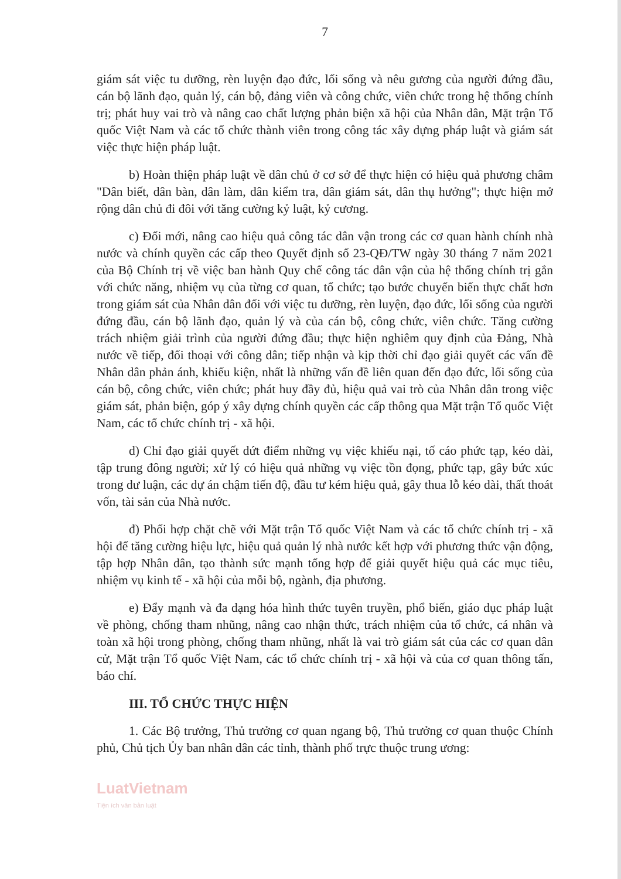7
giám sát việc tu dưỡng, rèn luyện đạo đức, lối sống và nêu gương của người đứng đầu, cán bộ lãnh đạo, quản lý, cán bộ, đảng viên và công chức, viên chức trong hệ thống chính trị; phát huy vai trò và nâng cao chất lượng phản biện xã hội của Nhân dân, Mặt trận Tổ quốc Việt Nam và các tổ chức thành viên trong công tác xây dựng pháp luật và giám sát việc thực hiện pháp luật.
b) Hoàn thiện pháp luật về dân chủ ở cơ sở để thực hiện có hiệu quả phương châm "Dân biết, dân bàn, dân làm, dân kiểm tra, dân giám sát, dân thụ hưởng"; thực hiện mở rộng dân chủ đi đôi với tăng cường kỷ luật, kỷ cương.
c) Đổi mới, nâng cao hiệu quả công tác dân vận trong các cơ quan hành chính nhà nước và chính quyền các cấp theo Quyết định số 23-QĐ/TW ngày 30 tháng 7 năm 2021 của Bộ Chính trị về việc ban hành Quy chế công tác dân vận của hệ thống chính trị gắn với chức năng, nhiệm vụ của từng cơ quan, tổ chức; tạo bước chuyển biến thực chất hơn trong giám sát của Nhân dân đối với việc tu dưỡng, rèn luyện, đạo đức, lối sống của người đứng đầu, cán bộ lãnh đạo, quản lý và của cán bộ, công chức, viên chức. Tăng cường trách nhiệm giải trình của người đứng đầu; thực hiện nghiêm quy định của Đảng, Nhà nước về tiếp, đối thoại với công dân; tiếp nhận và kịp thời chỉ đạo giải quyết các vấn đề Nhân dân phản ánh, khiếu kiện, nhất là những vấn đề liên quan đến đạo đức, lối sống của cán bộ, công chức, viên chức; phát huy đầy đủ, hiệu quả vai trò của Nhân dân trong việc giám sát, phản biện, góp ý xây dựng chính quyền các cấp thông qua Mặt trận Tổ quốc Việt Nam, các tổ chức chính trị - xã hội.
d) Chỉ đạo giải quyết dứt điểm những vụ việc khiếu nại, tố cáo phức tạp, kéo dài, tập trung đông người; xử lý có hiệu quả những vụ việc tồn đọng, phức tạp, gây bức xúc trong dư luận, các dự án chậm tiến độ, đầu tư kém hiệu quả, gây thua lỗ kéo dài, thất thoát vốn, tài sản của Nhà nước.
đ) Phối hợp chặt chẽ với Mặt trận Tổ quốc Việt Nam và các tổ chức chính trị - xã hội để tăng cường hiệu lực, hiệu quả quản lý nhà nước kết hợp với phương thức vận động, tập hợp Nhân dân, tạo thành sức mạnh tổng hợp để giải quyết hiệu quả các mục tiêu, nhiệm vụ kinh tế - xã hội của mỗi bộ, ngành, địa phương.
e) Đẩy mạnh và đa dạng hóa hình thức tuyên truyền, phổ biến, giáo dục pháp luật về phòng, chống tham nhũng, nâng cao nhận thức, trách nhiệm của tổ chức, cá nhân và toàn xã hội trong phòng, chống tham nhũng, nhất là vai trò giám sát của các cơ quan dân cử, Mặt trận Tổ quốc Việt Nam, các tổ chức chính trị - xã hội và của cơ quan thông tấn, báo chí.
III. TỔ CHỨC THỰC HIỆN
1. Các Bộ trưởng, Thủ trưởng cơ quan ngang bộ, Thủ trưởng cơ quan thuộc Chính phủ, Chủ tịch Ủy ban nhân dân các tỉnh, thành phố trực thuộc trung ương:
LuatVietnam
Tiện ích văn bản luật